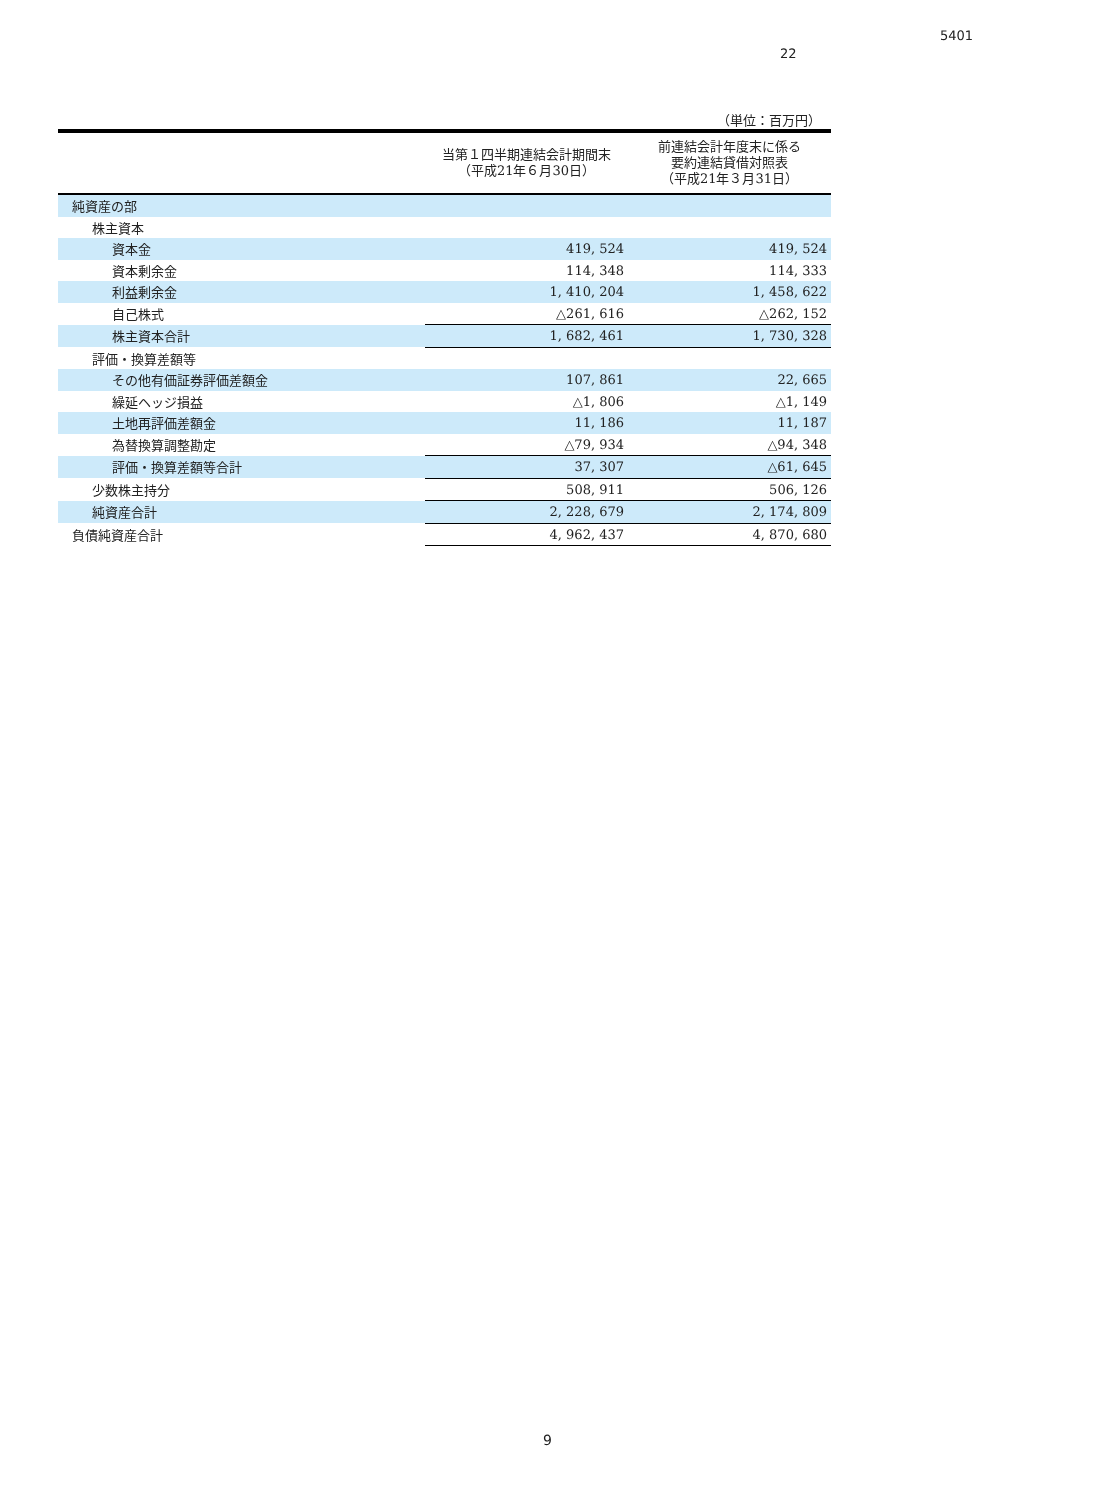5401
22
（単位：百万円）
| | 当第１四半期連結会計期間末 （平成21年６月30日） | 前連結会計年度末に係る 要約連結貸借対照表 （平成21年３月31日） |
| --- | --- | --- |
| 純資産の部 | | |
| 株主資本 | | |
| 資本金 | 419, 524 | 419, 524 |
| 資本剰余金 | 114, 348 | 114, 333 |
| 利益剰余金 | 1, 410, 204 | 1, 458, 622 |
| 自己株式 | △261, 616 | △262, 152 |
| 株主資本合計 | 1, 682, 461 | 1, 730, 328 |
| 評価・換算差額等 | | |
| その他有価証券評価差額金 | 107, 861 | 22, 665 |
| 繰延ヘッジ損益 | △1, 806 | △1, 149 |
| 土地再評価差額金 | 11, 186 | 11, 187 |
| 為替換算調整勘定 | △79, 934 | △94, 348 |
| 評価・換算差額等合計 | 37, 307 | △61, 645 |
| 少数株主持分 | 508, 911 | 506, 126 |
| 純資産合計 | 2, 228, 679 | 2, 174, 809 |
| 負債純資産合計 | 4, 962, 437 | 4, 870, 680 |
9